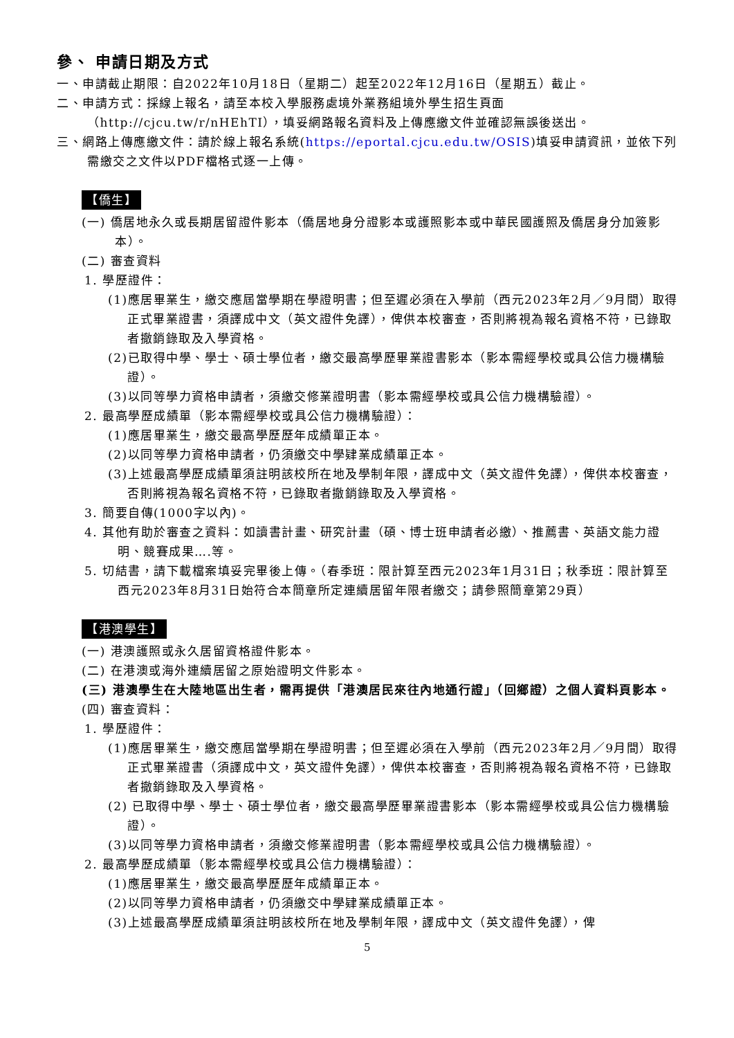參、 申請日期及方式
一、申請截止期限：自2022年10月18日（星期二）起至2022年12月16日（星期五）截止。
二、申請方式：採線上報名，請至本校入學服務處境外業務組境外學生招生頁面（http://cjcu.tw/r/nHEhTI），填妥網路報名資料及上傳應繳文件並確認無誤後送出。
三、網路上傳應繳文件：請於線上報名系統(https://eportal.cjcu.edu.tw/OSIS)填妥申請資訊，並依下列需繳交之文件以PDF檔格式逐一上傳。
【僑生】
(一) 僑居地永久或長期居留證件影本（僑居地身分證影本或護照影本或中華民國護照及僑居身分加簽影本）。
(二) 審查資料
1. 學歷證件：
(1)應居畢業生，繳交應屆當學期在學證明書；但至遲必須在入學前（西元2023年2月／9月間）取得正式畢業證書，須譯成中文（英文證件免譯），俾供本校審查，否則將視為報名資格不符，已錄取者撤銷錄取及入學資格。
(2)已取得中學、學士、碩士學位者，繳交最高學歷畢業證書影本（影本需經學校或具公信力機構驗證）。
(3)以同等學力資格申請者，須繳交修業證明書（影本需經學校或具公信力機構驗證）。
2. 最高學歷成績單（影本需經學校或具公信力機構驗證）：
(1)應居畢業生，繳交最高學歷歷年成績單正本。
(2)以同等學力資格申請者，仍須繳交中學肄業成績單正本。
(3)上述最高學歷成績單須註明該校所在地及學制年限，譯成中文（英文證件免譯），俾供本校審查，否則將視為報名資格不符，已錄取者撤銷錄取及入學資格。
3. 簡要自傳(1000字以內)。
4. 其他有助於審查之資料：如讀書計畫、研究計畫（碩、博士班申請者必繳）、推薦書、英語文能力證明、競賽成果….等。
5. 切結書，請下載檔案填妥完畢後上傳。（春季班：限計算至西元2023年1月31日；秋季班：限計算至西元2023年8月31日始符合本簡章所定連續居留年限者繳交；請參照簡章第29頁）
【港澳學生】
(一) 港澳護照或永久居留資格證件影本。
(二) 在港澳或海外連續居留之原始證明文件影本。
(三) 港澳學生在大陸地區出生者，需再提供「港澳居民來往內地通行證」（回鄉證）之個人資料頁影本。
(四) 審查資料：
1. 學歷證件：
(1)應居畢業生，繳交應屆當學期在學證明書；但至遲必須在入學前（西元2023年2月／9月間）取得正式畢業證書（須譯成中文，英文證件免譯），俾供本校審查，否則將視為報名資格不符，已錄取者撤銷錄取及入學資格。
(2) 已取得中學、學士、碩士學位者，繳交最高學歷畢業證書影本（影本需經學校或具公信力機構驗證）。
(3)以同等學力資格申請者，須繳交修業證明書（影本需經學校或具公信力機構驗證）。
2. 最高學歷成績單（影本需經學校或具公信力機構驗證）：
(1)應居畢業生，繳交最高學歷歷年成績單正本。
(2)以同等學力資格申請者，仍須繳交中學肄業成績單正本。
(3)上述最高學歷成績單須註明該校所在地及學制年限，譯成中文（英文證件免譯），俾
5